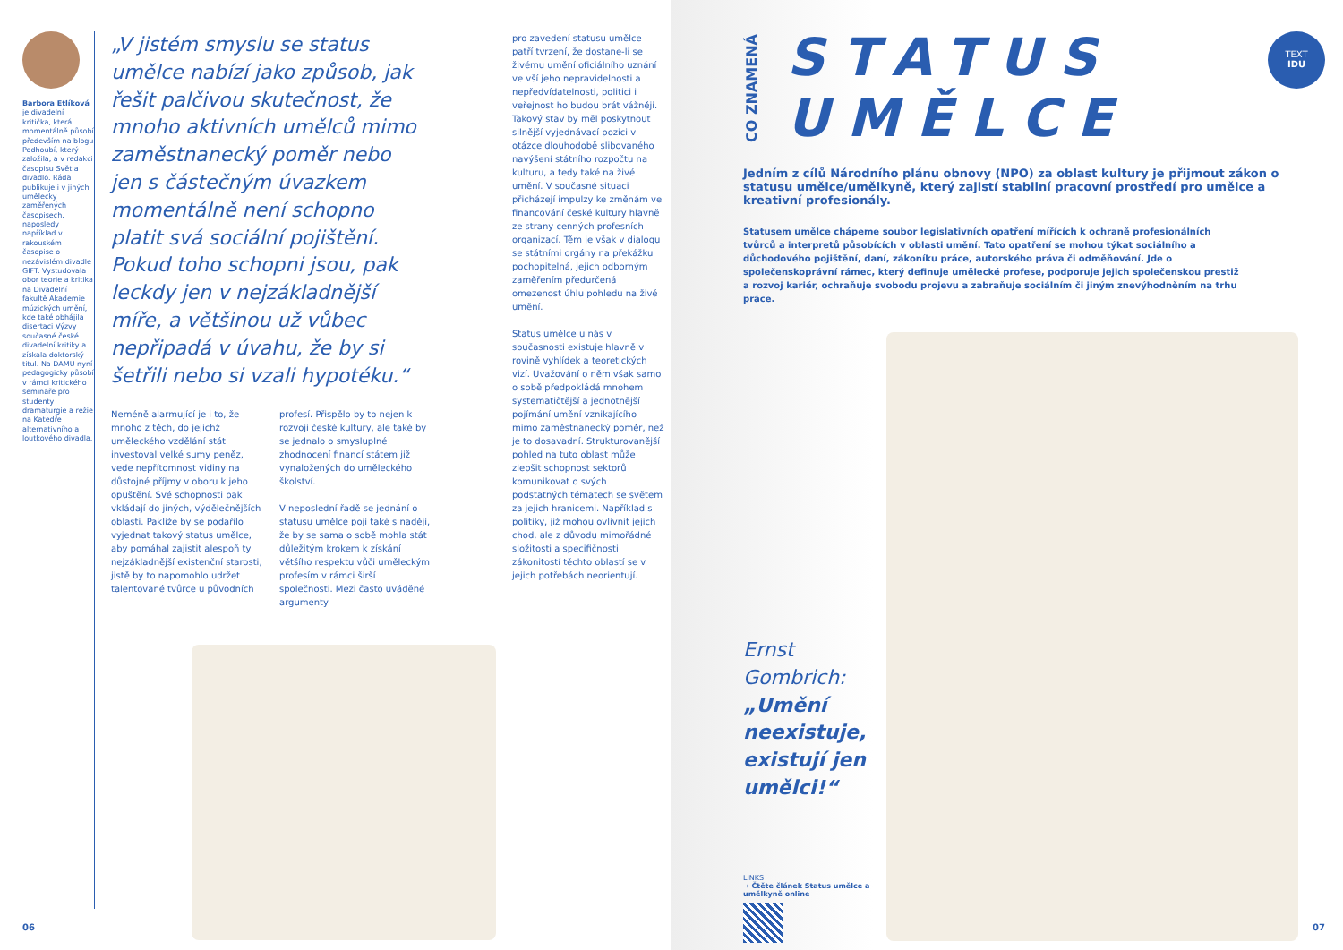Barbora Etlíková je divadelní kritička, která momentálně působí především na blogu Podhoubí, který založila, a v redakci časopisu Svět a divadlo. Ráda publikuje i v jiných umělecky zaměřených časopisech, naposledy například v rakouském časopise o nezávislém divadle GIFT. Vystudovala obor teorie a kritika na Divadelní fakultě Akademie múzických umění, kde také obhájila disertaci Výzvy současné české divadelní kritiky a získala doktorský titul. Na DAMU nyní pedagogicky působí v rámci kritického semináře pro studenty dramaturgie a režie na Katedře alternativního a loutkového divadla.
„V jistém smyslu se status umělce nabízí jako způsob, jak řešit palčivou skutečnost, že mnoho aktivních umělců mimo zaměstnanecký poměr nebo jen s částečným úvazkem momentálně není schopno platit svá sociální pojištění. Pokud toho schopni jsou, pak leckdy jen v nejzákladnější míře, a většinou už vůbec nepřipadá v úvahu, že by si šetřili nebo si vzali hypotéku.“
Neméně alarmující je i to, že mnoho z těch, do jejichž uměleckého vzdělání stát investoval velké sumy peněz, vede nepřítomnost vidiny na důstojné příjmy v oboru k jeho opuštění. Své schopnosti pak vkládají do jiných, výdělečnějších oblastí. Pakliže by se podařilo vyjednat takový status umělce, aby pomáhal zajistit alespoň ty nejzákladnější existenční starosti, jistě by to napomohlo udržet talentované tvůrce u původních
profesí. Přispělo by to nejen k rozvoji české kultury, ale také by se jednalo o smysluplné zhodnocení financí státem již vynaložených do uměleckého školství.
V neposlední řadě se jednání o statusu umělce pojí také s nadějí, že by se sama o sobě mohla stát důležitým krokem k získání většího respektu vůči uměleckým profesím v rámci širší společnosti. Mezi často uváděné argumenty
pro zavedení statusu umělce patří tvrzení, že dostane-li se živému umění oficiálního uznání ve vší jeho nepravidelnosti a nepředvídatelnosti, politici i veřejnost ho budou brát vážněji. Takový stav by měl poskytnout silnější vyjednávací pozici v otázce dlouhodobě slibovaného navýšení státního rozpočtu na kulturu, a tedy také na živé umění. V současné situaci přicházejí impulzy ke změnám ve financování české kultury hlavně ze strany cenných profesních organizací. Těm je však v dialogu se státními orgány na překážku pochopitelná, jejich odborným zaměřením předurčená omezenost úhlu pohledu na živé umění.
Status umělce u nás v současnosti existuje hlavně v rovině vyhlídek a teoretických vizí. Uvažování o něm však samo o sobě předpokládá mnohem systematičtější a jednotnější pojímání umění vznikajícího mimo zaměstnanecký poměr, než je to dosavadní. Strukturovanější pohled na tuto oblast může zlepšit schopnost sektorů komunikovat o svých podstatných tématech se světem za jejich hranicemi. Například s politiky, již mohou ovlivnit jejich chod, ale z důvodu mimořádné složitosti a specifičnosti zákonitostí těchto oblastí se v jejich potřebách neorientují.
06
CO ZNAMENÁ
STATUS
UMĚLCE
TEXT
IDU
Jedním z cílů Národního plánu obnovy (NPO) za oblast kultury je přijmout zákon o statusu umělce/umělkyně, který zajistí stabilní pracovní prostředí pro umělce a kreativní profesionály.
Statusem umělce chápeme soubor legislativních opatření mířících k ochraně profesionálních tvůrců a interpretů působících v oblasti umění. Tato opatření se mohou týkat sociálního a důchodového pojištění, daní, zákoníku práce, autorského práva či odměňování. Jde o společenskoprávní rámec, který definuje umělecké profese, podporuje jejich společenskou prestiž a rozvoj kariér, ochraňuje svobodu projevu a zabraňuje sociálním či jiným znevýhodněním na trhu práce.
Ernst Gombrich:
„Umění neexistuje, existují jen umělci!“
LINKS
→ Čtěte článek Status umělce a umělkyně online
07